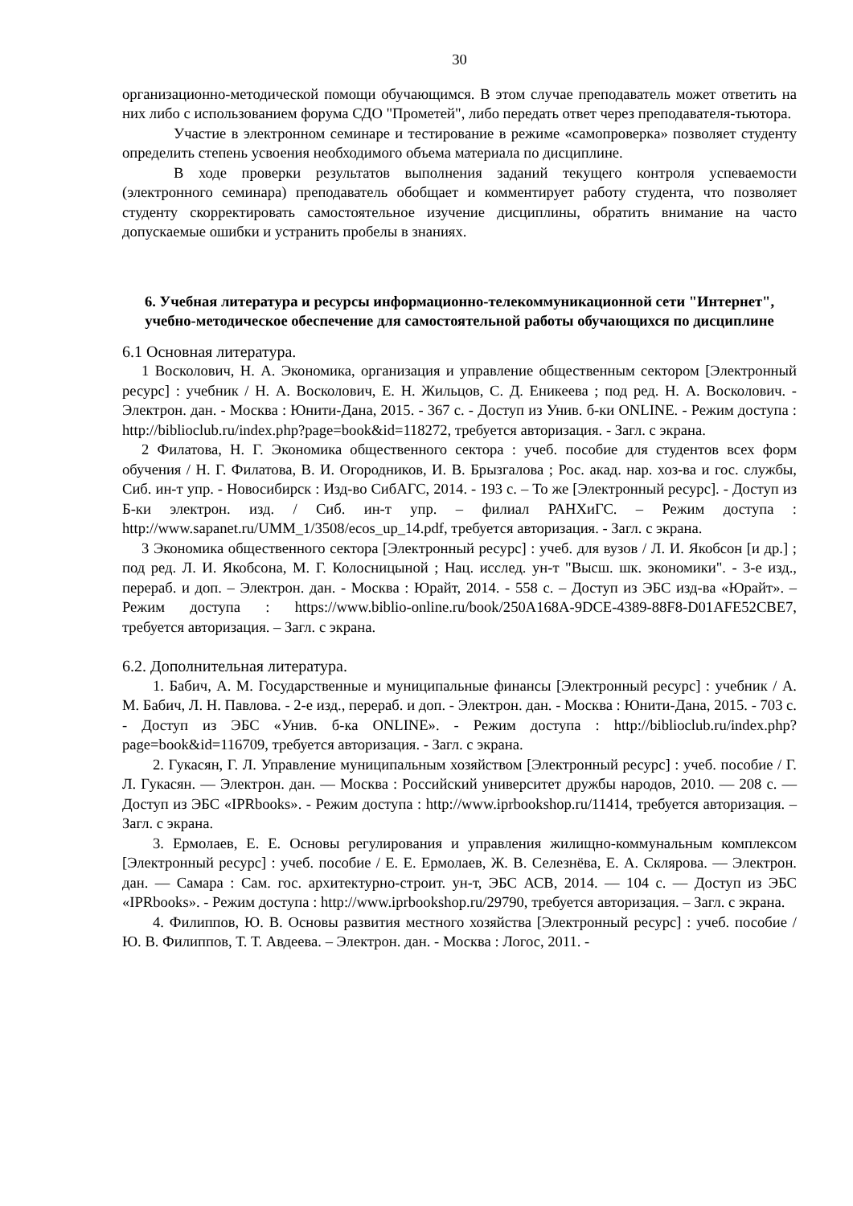30
организационно-методической помощи обучающимся. В этом случае преподаватель может ответить на них либо с использованием форума СДО "Прометей", либо передать ответ через преподавателя-тьютора.
Участие в электронном семинаре и тестирование в режиме «самопроверка» позволяет студенту определить степень усвоения необходимого объема материала по дисциплине.
В ходе проверки результатов выполнения заданий текущего контроля успеваемости (электронного семинара) преподаватель обобщает и комментирует работу студента, что позволяет студенту скорректировать самостоятельное изучение дисциплины, обратить внимание на часто допускаемые ошибки и устранить пробелы в знаниях.
6. Учебная литература и ресурсы информационно-телекоммуникационной сети "Интернет", учебно-методическое обеспечение для самостоятельной работы обучающихся по дисциплине
6.1 Основная литература.
1 Восколович, Н. А. Экономика, организация и управление общественным сектором [Электронный ресурс] : учебник / Н. А. Восколович, Е. Н. Жильцов, С. Д. Еникеева ; под ред. Н. А. Восколович. - Электрон. дан. - Москва : Юнити-Дана, 2015. - 367 с. - Доступ из Унив. б-ки ONLINE. - Режим доступа : http://biblioclub.ru/index.php?page=book&id=118272, требуется авторизация. - Загл. с экрана.
2 Филатова, Н. Г. Экономика общественного сектора : учеб. пособие для студентов всех форм обучения / Н. Г. Филатова, В. И. Огородников, И. В. Брызгалова ; Рос. акад. нар. хоз-ва и гос. службы, Сиб. ин-т упр. - Новосибирск : Изд-во СибАГС, 2014. - 193 с. – То же [Электронный ресурс]. - Доступ из Б-ки электрон. изд. / Сиб. ин-т упр. – филиал РАНХиГС. – Режим доступа : http://www.sapanet.ru/UMM_1/3508/ecos_up_14.pdf, требуется авторизация. - Загл. с экрана.
3 Экономика общественного сектора [Электронный ресурс] : учеб. для вузов / Л. И. Якобсон [и др.] ; под ред. Л. И. Якобсона, М. Г. Колосницыной ; Нац. исслед. ун-т "Высш. шк. экономики". - 3-е изд., перераб. и доп. – Электрон. дан. - Москва : Юрайт, 2014. - 558 с. – Доступ из ЭБС изд-ва «Юрайт». – Режим доступа : https://www.biblio-online.ru/book/250A168A-9DCE-4389-88F8-D01AFE52CBE7, требуется авторизация. – Загл. с экрана.
6.2. Дополнительная литература.
1. Бабич, А. М. Государственные и муниципальные финансы [Электронный ресурс] : учебник / А. М. Бабич, Л. Н. Павлова. - 2-е изд., перераб. и доп. - Электрон. дан. - Москва : Юнити-Дана, 2015. - 703 с. - Доступ из ЭБС «Унив. б-ка ONLINE». - Режим доступа : http://biblioclub.ru/index.php?page=book&id=116709, требуется авторизация. - Загл. с экрана.
2. Гукасян, Г. Л. Управление муниципальным хозяйством [Электронный ресурс] : учеб. пособие / Г. Л. Гукасян. — Электрон. дан. — Москва : Российский университет дружбы народов, 2010. — 208 с. — Доступ из ЭБС «IPRbooks». - Режим доступа : http://www.iprbookshop.ru/11414, требуется авторизация. – Загл. с экрана.
3. Ермолаев, Е. Е. Основы регулирования и управления жилищно-коммунальным комплексом [Электронный ресурс] : учеб. пособие / Е. Е. Ермолаев, Ж. В. Селезнёва, Е. А. Склярова. — Электрон. дан. — Самара : Сам. гос. архитектурно-строит. ун-т, ЭБС АСВ, 2014. — 104 с. — Доступ из ЭБС «IPRbooks». - Режим доступа : http://www.iprbookshop.ru/29790, требуется авторизация. – Загл. с экрана.
4. Филиппов, Ю. В. Основы развития местного хозяйства [Электронный ресурс] : учеб. пособие / Ю. В. Филиппов, Т. Т. Авдеева. – Электрон. дан. - Москва : Логос, 2011. -